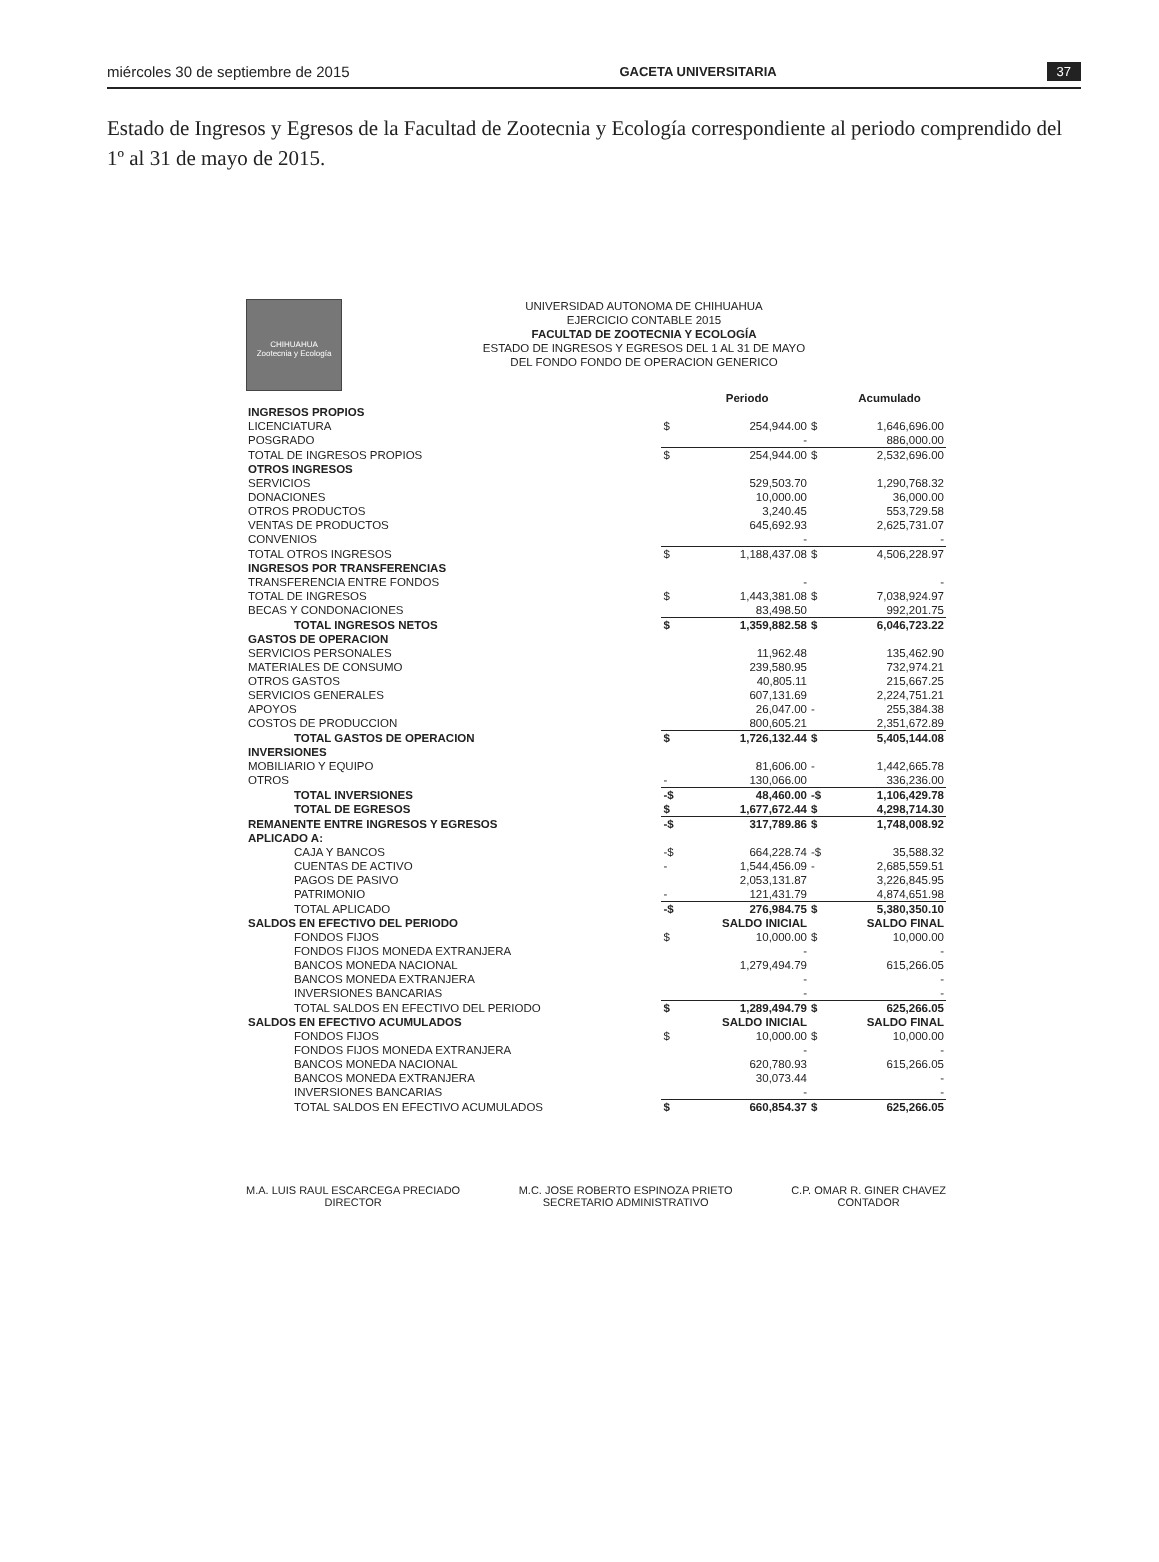miércoles 30 de septiembre de 2015 GACETA UNIVERSITARIA 37
Estado de Ingresos y Egresos de la Facultad de Zootecnia y Ecología correspondiente al periodo comprendido del 1º al 31 de mayo de 2015.
CHIHUAHUA
Zootecnia y Ecología
UNIVERSIDAD AUTONOMA DE CHIHUAHUA
EJERCICIO CONTABLE 2015
FACULTAD DE ZOOTECNIA Y ECOLOGÍA
ESTADO DE INGRESOS Y EGRESOS DEL 1 AL 31 DE MAYO
DEL FONDO FONDO DE OPERACION GENERICO
| | | Periodo | | Acumulado |
| --- | --- | --- | --- | --- |
| INGRESOS PROPIOS | | | | |
| LICENCIATURA | $ | 254,944.00 | $ | 1,646,696.00 |
| POSGRADO | | - | | 886,000.00 |
| TOTAL DE INGRESOS PROPIOS | $ | 254,944.00 | $ | 2,532,696.00 |
| OTROS INGRESOS | | | | |
| SERVICIOS | | 529,503.70 | | 1,290,768.32 |
| DONACIONES | | 10,000.00 | | 36,000.00 |
| OTROS PRODUCTOS | | 3,240.45 | | 553,729.58 |
| VENTAS DE PRODUCTOS | | 645,692.93 | | 2,625,731.07 |
| CONVENIOS | | - | | - |
| TOTAL OTROS INGRESOS | $ | 1,188,437.08 | $ | 4,506,228.97 |
| INGRESOS POR TRANSFERENCIAS | | | | |
| TRANSFERENCIA ENTRE FONDOS | | - | | - |
| TOTAL DE INGRESOS | $ | 1,443,381.08 | $ | 7,038,924.97 |
| BECAS Y CONDONACIONES | | 83,498.50 | | 992,201.75 |
| TOTAL INGRESOS NETOS | $ | 1,359,882.58 | $ | 6,046,723.22 |
| GASTOS DE OPERACION | | | | |
| SERVICIOS PERSONALES | | 11,962.48 | | 135,462.90 |
| MATERIALES DE CONSUMO | | 239,580.95 | | 732,974.21 |
| OTROS GASTOS | | 40,805.11 | | 215,667.25 |
| SERVICIOS GENERALES | | 607,131.69 | | 2,224,751.21 |
| APOYOS | | 26,047.00 | - | 255,384.38 |
| COSTOS DE PRODUCCION | | 800,605.21 | | 2,351,672.89 |
| TOTAL GASTOS DE OPERACION | $ | 1,726,132.44 | $ | 5,405,144.08 |
| INVERSIONES | | | | |
| MOBILIARIO Y EQUIPO | | 81,606.00 | - | 1,442,665.78 |
| OTROS | - | 130,066.00 | | 336,236.00 |
| TOTAL INVERSIONES | -$ | 48,460.00 | -$ | 1,106,429.78 |
| TOTAL DE EGRESOS | $ | 1,677,672.44 | $ | 4,298,714.30 |
| REMANENTE ENTRE INGRESOS Y EGRESOS | -$ | 317,789.86 | $ | 1,748,008.92 |
| APLICADO A: | | | | |
| CAJA Y BANCOS | -$ | 664,228.74 | -$ | 35,588.32 |
| CUENTAS DE ACTIVO | - | 1,544,456.09 | - | 2,685,559.51 |
| PAGOS DE PASIVO | | 2,053,131.87 | | 3,226,845.95 |
| PATRIMONIO | - | 121,431.79 | | 4,874,651.98 |
| TOTAL APLICADO | -$ | 276,984.75 | $ | 5,380,350.10 |
| SALDOS EN EFECTIVO DEL PERIODO | | SALDO INICIAL | | SALDO FINAL |
| FONDOS FIJOS | $ | 10,000.00 | $ | 10,000.00 |
| FONDOS FIJOS MONEDA EXTRANJERA | | - | | - |
| BANCOS MONEDA NACIONAL | | 1,279,494.79 | | 615,266.05 |
| BANCOS MONEDA EXTRANJERA | | - | | - |
| INVERSIONES BANCARIAS | | - | | - |
| TOTAL SALDOS EN EFECTIVO DEL PERIODO | $ | 1,289,494.79 | $ | 625,266.05 |
| SALDOS EN EFECTIVO ACUMULADOS | | SALDO INICIAL | | SALDO FINAL |
| FONDOS FIJOS | $ | 10,000.00 | $ | 10,000.00 |
| FONDOS FIJOS MONEDA EXTRANJERA | | - | | - |
| BANCOS MONEDA NACIONAL | | 620,780.93 | | 615,266.05 |
| BANCOS MONEDA EXTRANJERA | | 30,073.44 | | - |
| INVERSIONES BANCARIAS | | - | | - |
| TOTAL SALDOS EN EFECTIVO ACUMULADOS | $ | 660,854.37 | $ | 625,266.05 |
M.A. LUIS RAUL ESCARCEGA PRECIADO
DIRECTOR
M.C. JOSE ROBERTO ESPINOZA PRIETO
SECRETARIO ADMINISTRATIVO
C.P. OMAR R. GINER CHAVEZ
CONTADOR